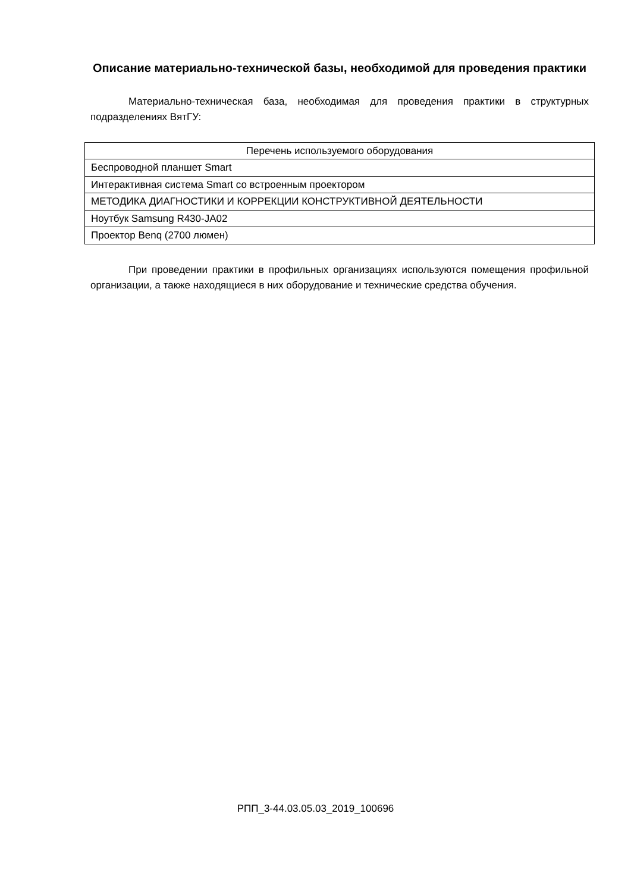Описание материально-технической базы, необходимой для проведения практики
Материально-техническая база, необходимая для проведения практики в структурных подразделениях ВятГУ:
| Перечень используемого оборудования |
| --- |
| Беспроводной планшет Smart |
| Интерактивная система Smart со встроенным проектором |
| МЕТОДИКА ДИАГНОСТИКИ И КОРРЕКЦИИ КОНСТРУКТИВНОЙ ДЕЯТЕЛЬНОСТИ |
| Ноутбук Samsung R430-JA02 |
| Проектор Benq (2700 люмен) |
При проведении практики в профильных организациях используются помещения профильной организации, а также находящиеся в них оборудование и технические средства обучения.
РПП_3-44.03.05.03_2019_100696